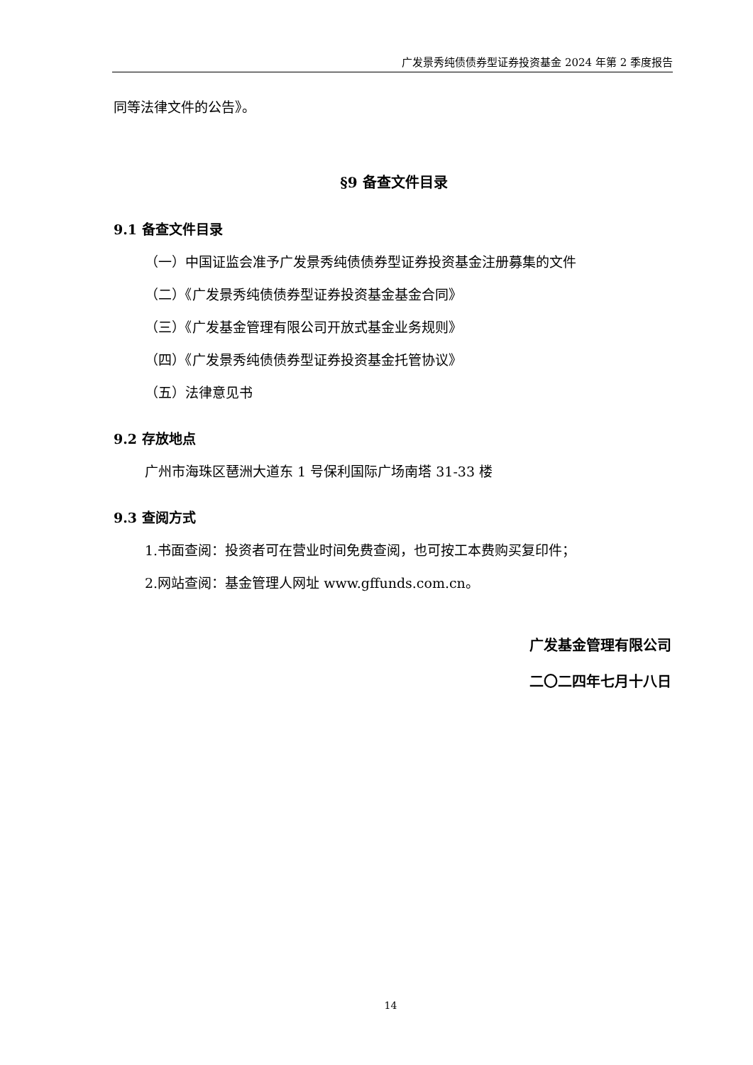广发景秀纯债债券型证券投资基金 2024 年第 2 季度报告
同等法律文件的公告》。
§9 备查文件目录
9.1 备查文件目录
（一）中国证监会准予广发景秀纯债债券型证券投资基金注册募集的文件
（二）《广发景秀纯债债券型证券投资基金基金合同》
（三）《广发基金管理有限公司开放式基金业务规则》
（四）《广发景秀纯债债券型证券投资基金托管协议》
（五）法律意见书
9.2 存放地点
广州市海珠区琶洲大道东 1 号保利国际广场南塔 31-33 楼
9.3 查阅方式
1.书面查阅：投资者可在营业时间免费查阅，也可按工本费购买复印件；
2.网站查阅：基金管理人网址 www.gffunds.com.cn。
广发基金管理有限公司
二〇二四年七月十八日
14